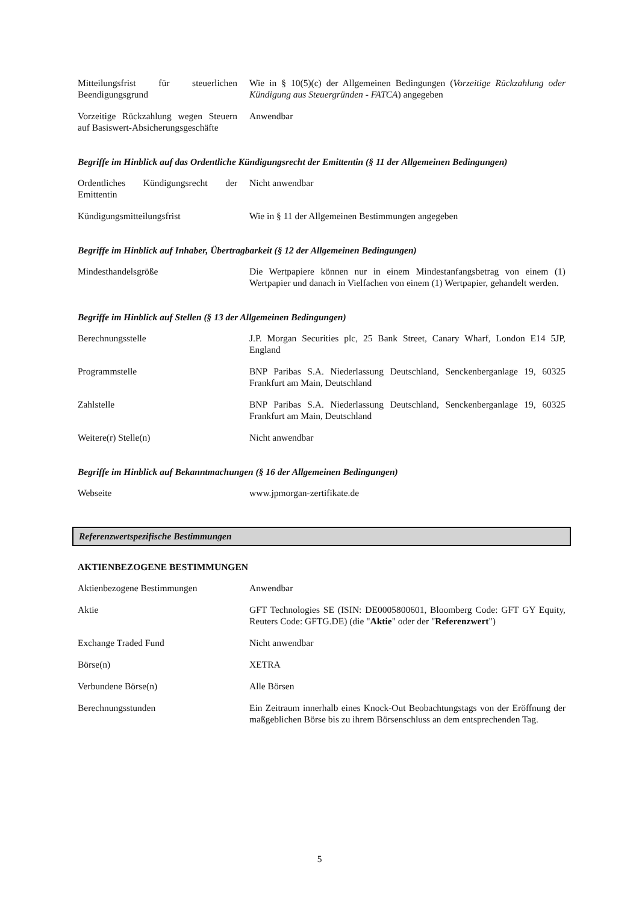| Mitteilungsfrist für steuerlichen Beendigungsgrund | Wie in § 10(5)(c) der Allgemeinen Bedingungen ( Vorzeitige Rückzahlung oder Kündigung aus Steuergründen - FATCA ) angegeben |
| Vorzeitige Rückzahlung wegen Steuern auf Basiswert-Absicherungsgeschäfte | Anwendbar |
Begriffe im Hinblick auf das Ordentliche Kündigungsrecht der Emittentin (§ 11 der Allgemeinen Bedingungen)
| Ordentliches Kündigungsrecht der Emittentin | Nicht anwendbar |
| Kündigungsmitteilungsfrist | Wie in § 11 der Allgemeinen Bestimmungen angegeben |
Begriffe im Hinblick auf Inhaber, Übertragbarkeit (§ 12 der Allgemeinen Bedingungen)
| Mindesthandelsgröße | Die Wertpapiere können nur in einem Mindestanfangsbetrag von einem (1) Wertpapier und danach in Vielfachen von einem (1) Wertpapier, gehandelt werden. |
Begriffe im Hinblick auf Stellen (§ 13 der Allgemeinen Bedingungen)
| Berechnungsstelle | J.P. Morgan Securities plc, 25 Bank Street, Canary Wharf, London E14 5JP, England |
| Programmstelle | BNP Paribas S.A. Niederlassung Deutschland, Senckenberganlage 19, 60325 Frankfurt am Main, Deutschland |
| Zahlstelle | BNP Paribas S.A. Niederlassung Deutschland, Senckenberganlage 19, 60325 Frankfurt am Main, Deutschland |
| Weitere(r) Stelle(n) | Nicht anwendbar |
Begriffe im Hinblick auf Bekanntmachungen (§ 16 der Allgemeinen Bedingungen)
| Webseite | www.jpmorgan-zertifikate.de |
Referenzwertspezifische Bestimmungen
AKTIENBEZOGENE BESTIMMUNGEN
| Aktienbezogene Bestimmungen | Anwendbar |
| Aktie | GFT Technologies SE (ISIN: DE0005800601, Bloomberg Code: GFT GY Equity, Reuters Code: GFTG.DE) (die " Aktie " oder der " Referenzwert ") |
| Exchange Traded Fund | Nicht anwendbar |
| Börse(n) | XETRA |
| Verbundene Börse(n) | Alle Börsen |
| Berechnungsstunden | Ein Zeitraum innerhalb eines Knock-Out Beobachtungstags von der Eröffnung der maßgeblichen Börse bis zu ihrem Börsenschluss an dem entsprechenden Tag. |
5